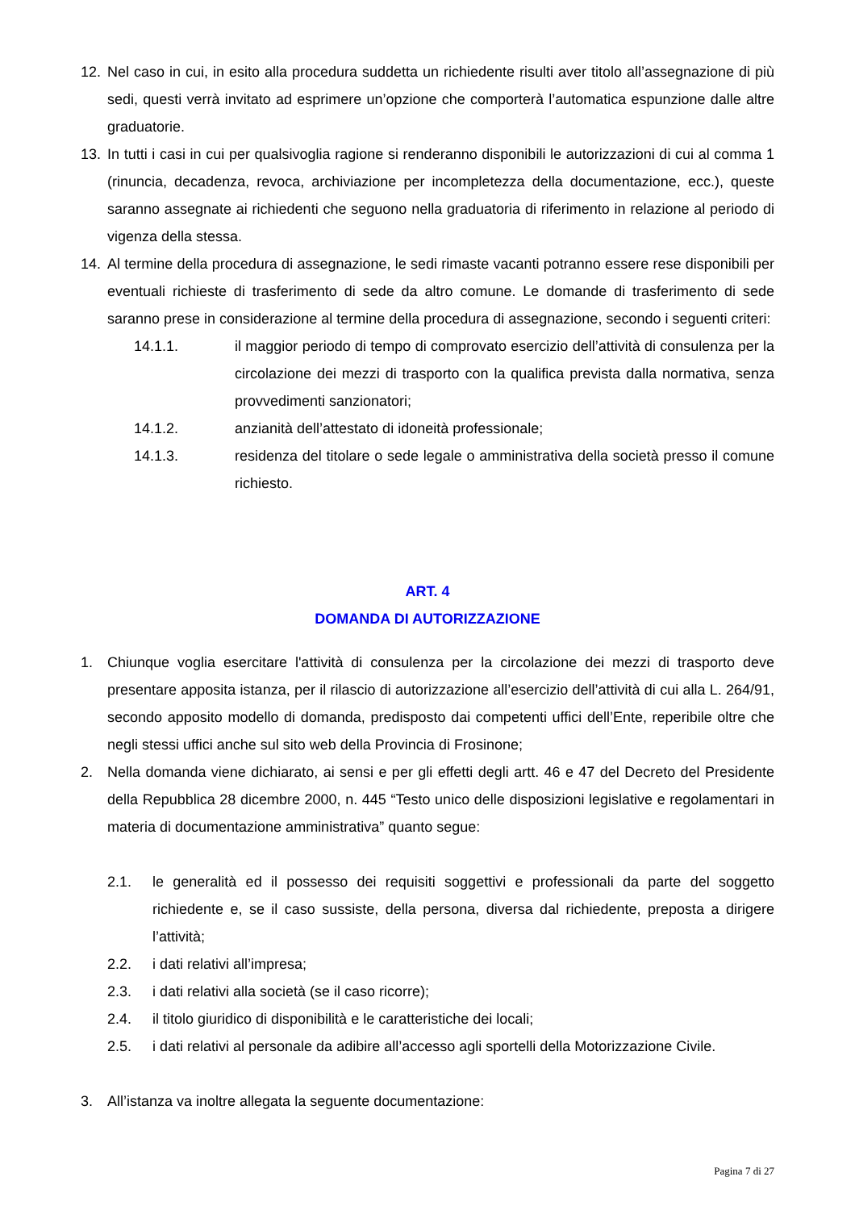12. Nel caso in cui, in esito alla procedura suddetta un richiedente risulti aver titolo all’assegnazione di più sedi, questi verrà invitato ad esprimere un’opzione che comporterà l’automatica espunzione dalle altre graduatorie.
13. In tutti i casi in cui per qualsivoglia ragione si renderanno disponibili le autorizzazioni di cui al comma 1 (rinuncia, decadenza, revoca, archiviazione per incompletezza della documentazione, ecc.), queste saranno assegnate ai richiedenti che seguono nella graduatoria di riferimento in relazione al periodo di vigenza della stessa.
14. Al termine della procedura di assegnazione, le sedi rimaste vacanti potranno essere rese disponibili per eventuali richieste di trasferimento di sede da altro comune. Le domande di trasferimento di sede saranno prese in considerazione al termine della procedura di assegnazione, secondo i seguenti criteri:
14.1.1. il maggior periodo di tempo di comprovato esercizio dell’attività di consulenza per la circolazione dei mezzi di trasporto con la qualifica prevista dalla normativa, senza provvedimenti sanzionatori;
14.1.2. anzianità dell’attestato di idoneità professionale;
14.1.3. residenza del titolare o sede legale o amministrativa della società presso il comune richiesto.
ART. 4
DOMANDA DI AUTORIZZAZIONE
1. Chiunque voglia esercitare l'attività di consulenza per la circolazione dei mezzi di trasporto deve presentare apposita istanza, per il rilascio di autorizzazione all’esercizio dell’attività di cui alla L. 264/91, secondo apposito modello di domanda, predisposto dai competenti uffici dell’Ente, reperibile oltre che negli stessi uffici anche sul sito web della Provincia di Frosinone;
2. Nella domanda viene dichiarato, ai sensi e per gli effetti degli artt. 46 e 47 del Decreto del Presidente della Repubblica 28 dicembre 2000, n. 445 “Testo unico delle disposizioni legislative e regolamentari in materia di documentazione amministrativa” quanto segue:
2.1. le generalità ed il possesso dei requisiti soggettivi e professionali da parte del soggetto richiedente e, se il caso sussiste, della persona, diversa dal richiedente, preposta a dirigere l’attività;
2.2. i dati relativi all’impresa;
2.3. i dati relativi alla società (se il caso ricorre);
2.4. il titolo giuridico di disponibilità e le caratteristiche dei locali;
2.5. i dati relativi al personale da adibire all’accesso agli sportelli della Motorizzazione Civile.
3. All’istanza va inoltre allegata la seguente documentazione:
Pagina 7 di 27